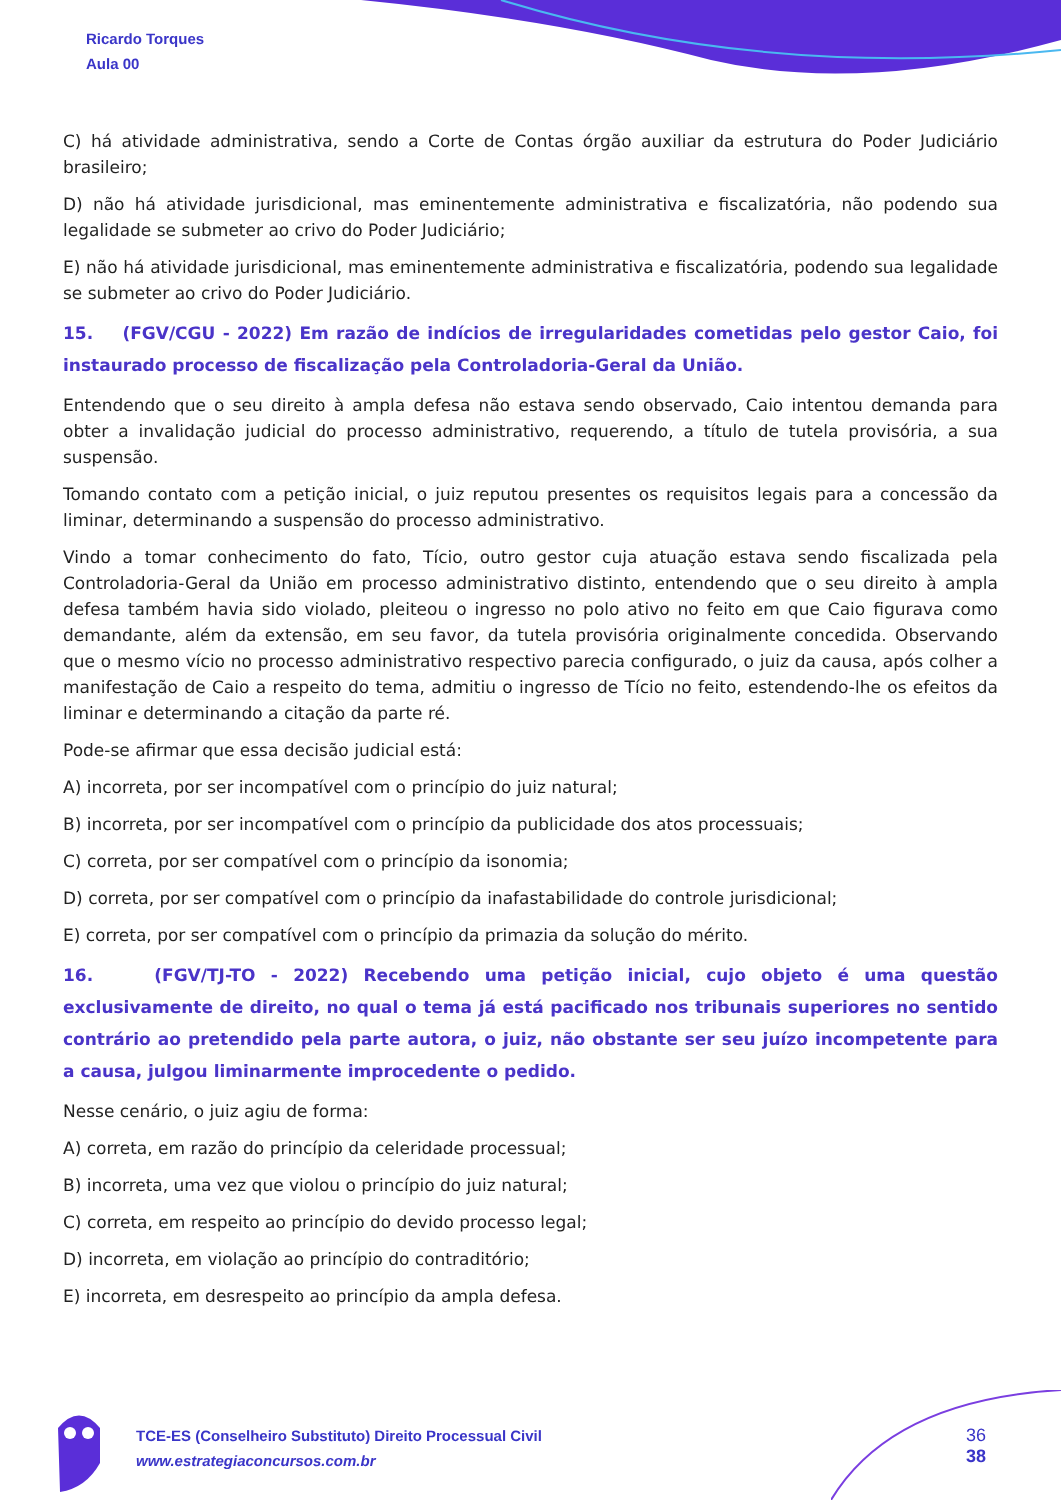Ricardo Torques
Aula 00
C) há atividade administrativa, sendo a Corte de Contas órgão auxiliar da estrutura do Poder Judiciário brasileiro;
D) não há atividade jurisdicional, mas eminentemente administrativa e fiscalizatória, não podendo sua legalidade se submeter ao crivo do Poder Judiciário;
E) não há atividade jurisdicional, mas eminentemente administrativa e fiscalizatória, podendo sua legalidade se submeter ao crivo do Poder Judiciário.
15. (FGV/CGU - 2022) Em razão de indícios de irregularidades cometidas pelo gestor Caio, foi instaurado processo de fiscalização pela Controladoria-Geral da União.
Entendendo que o seu direito à ampla defesa não estava sendo observado, Caio intentou demanda para obter a invalidação judicial do processo administrativo, requerendo, a título de tutela provisória, a sua suspensão.
Tomando contato com a petição inicial, o juiz reputou presentes os requisitos legais para a concessão da liminar, determinando a suspensão do processo administrativo.
Vindo a tomar conhecimento do fato, Tício, outro gestor cuja atuação estava sendo fiscalizada pela Controladoria-Geral da União em processo administrativo distinto, entendendo que o seu direito à ampla defesa também havia sido violado, pleiteou o ingresso no polo ativo no feito em que Caio figurava como demandante, além da extensão, em seu favor, da tutela provisória originalmente concedida. Observando que o mesmo vício no processo administrativo respectivo parecia configurado, o juiz da causa, após colher a manifestação de Caio a respeito do tema, admitiu o ingresso de Tício no feito, estendendo-lhe os efeitos da liminar e determinando a citação da parte ré.
Pode-se afirmar que essa decisão judicial está:
A) incorreta, por ser incompatível com o princípio do juiz natural;
B) incorreta, por ser incompatível com o princípio da publicidade dos atos processuais;
C) correta, por ser compatível com o princípio da isonomia;
D) correta, por ser compatível com o princípio da inafastabilidade do controle jurisdicional;
E) correta, por ser compatível com o princípio da primazia da solução do mérito.
16. (FGV/TJ-TO - 2022) Recebendo uma petição inicial, cujo objeto é uma questão exclusivamente de direito, no qual o tema já está pacificado nos tribunais superiores no sentido contrário ao pretendido pela parte autora, o juiz, não obstante ser seu juízo incompetente para a causa, julgou liminarmente improcedente o pedido.
Nesse cenário, o juiz agiu de forma:
A) correta, em razão do princípio da celeridade processual;
B) incorreta, uma vez que violou o princípio do juiz natural;
C) correta, em respeito ao princípio do devido processo legal;
D) incorreta, em violação ao princípio do contraditório;
E) incorreta, em desrespeito ao princípio da ampla defesa.
TCE-ES (Conselheiro Substituto) Direito Processual Civil
www.estrategiaconcursos.com.br
36
38